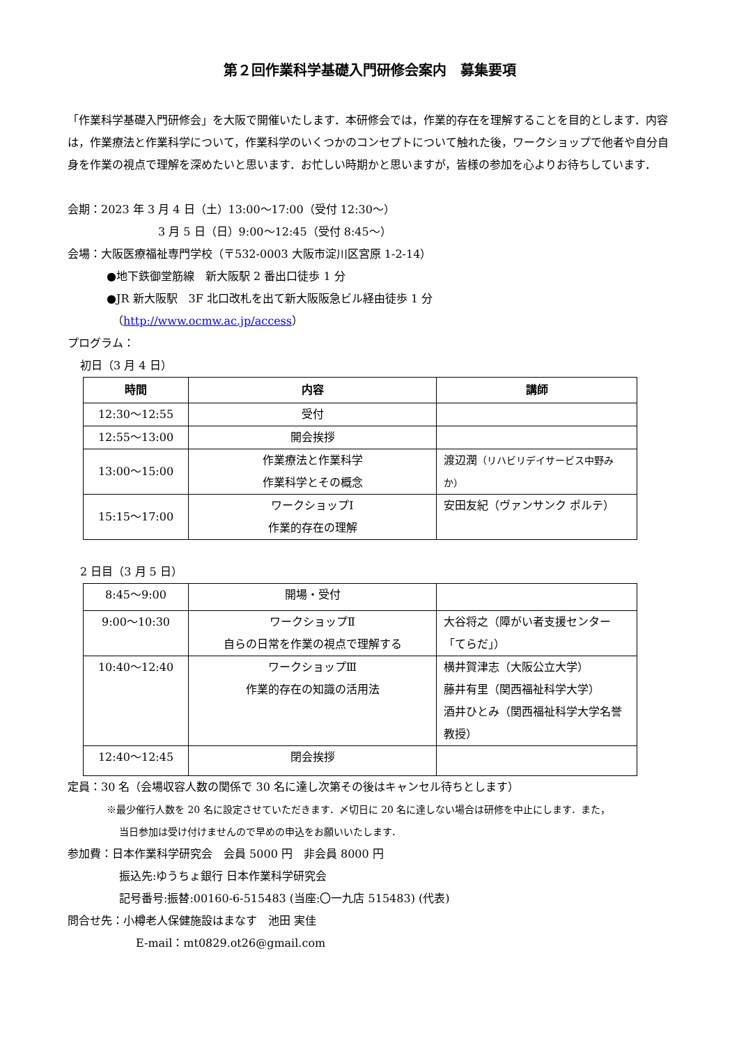第２回作業科学基礎入門研修会案内　募集要項
「作業科学基礎入門研修会」を大阪で開催いたします．本研修会では，作業的存在を理解することを目的とします．内容は，作業療法と作業科学について，作業科学のいくつかのコンセプトについて触れた後，ワークショップで他者や自分自身を作業の視点で理解を深めたいと思います．お忙しい時期かと思いますが，皆様の参加を心よりお待ちしています．
会期：2023 年 3 月 4 日（土）13:00～17:00（受付 12:30～）
3 月 5 日（日）9:00～12:45（受付 8:45～）
会場：大阪医療福祉専門学校（〒532-0003 大阪市淀川区宮原 1-2-14）
●地下鉄御堂筋線　新大阪駅 2 番出口徒歩 1 分
●JR 新大阪駅　3F 北口改札を出て新大阪阪急ビル経由徒歩 1 分
（http://www.ocmw.ac.jp/access）
プログラム：
初日（3 月 4 日）
| 時間 | 内容 | 講師 |
| --- | --- | --- |
| 12:30～12:55 | 受付 | |
| 12:55～13:00 | 開会挨拶 | |
| 13:00～15:00 | 作業療法と作業科学 作業科学とその概念 | 渡辺潤 （リハビリデイサービス中野みか） |
| 15:15～17:00 | ワークショップⅠ 作業的存在の理解 | 安田友紀（ヴァンサンク ポルテ） |
2 日目（3 月 5 日）
| 8:45～9:00 | 開場・受付 | |
| 9:00～10:30 | ワークショップⅡ 自らの日常を作業の視点で理解する | 大谷将之（障がい者支援センター「てらだ」） |
| 10:40～12:40 | ワークショップⅢ 作業的存在の知識の活用法 | 横井賀津志（大阪公立大学） 藤井有里（関西福祉科学大学） 酒井ひとみ（関西福祉科学大学名誉教授） |
| 12:40～12:45 | 閉会挨拶 | |
定員：30 名（会場収容人数の関係で 30 名に達し次第その後はキャンセル待ちとします）
※最少催行人数を 20 名に設定させていただきます．〆切日に 20 名に達しない場合は研修を中止にします．また，
当日参加は受け付けませんので早めの申込をお願いいたします．
参加費：日本作業科学研究会　会員 5000 円　非会員 8000 円
振込先:ゆうちょ銀行 日本作業科学研究会
記号番号:振替:00160-6-515483 (当座:〇一九店 515483) (代表)
問合せ先：小樽老人保健施設はまなす　池田 実佳
E-mail：mt0829.ot26@gmail.com